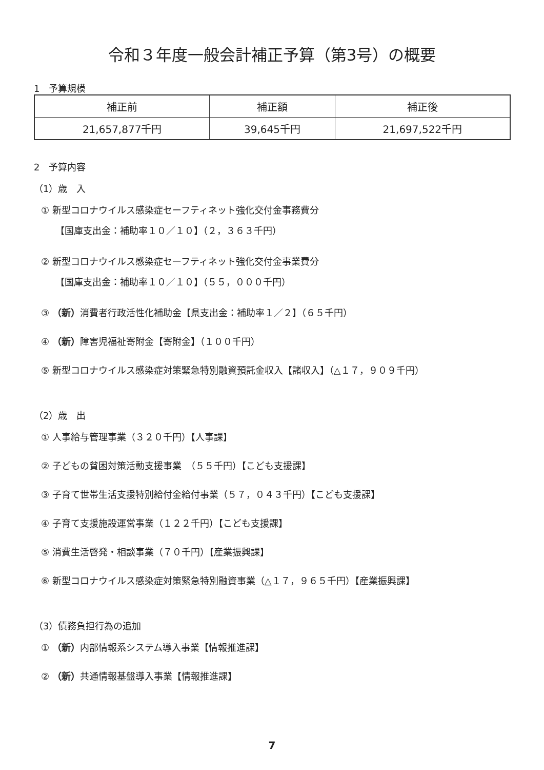令和３年度一般会計補正予算（第3号）の概要
1　予算規模
| 補正前 | 補正額 | 補正後 |
| 21,657,877千円 | 39,645千円 | 21,697,522千円 |
2　予算内容
（1）歳　入
① 新型コロナウイルス感染症セーフティネット強化交付金事務費分
【国庫支出金：補助率１０／１０】（２，３６３千円）
② 新型コロナウイルス感染症セーフティネット強化交付金事業費分
【国庫支出金：補助率１０／１０】（５５，０００千円）
③ （新）消費者行政活性化補助金【県支出金：補助率１／２】（６５千円）
④ （新）障害児福祉寄附金【寄附金】（１００千円）
⑤ 新型コロナウイルス感染症対策緊急特別融資預託金収入【諸収入】（△１７，９０９千円）
（2）歳　出
① 人事給与管理事業（３２０千円）【人事課】
② 子どもの貧困対策活動支援事業　（５５千円）【こども支援課】
③ 子育て世帯生活支援特別給付金給付事業（５７，０４３千円）【こども支援課】
④ 子育て支援施設運営事業（１２２千円）【こども支援課】
⑤ 消費生活啓発・相談事業（７０千円）【産業振興課】
⑥ 新型コロナウイルス感染症対策緊急特別融資事業（△１７，９６５千円）【産業振興課】
（3）債務負担行為の追加
① （新）内部情報系システム導入事業【情報推進課】
② （新）共通情報基盤導入事業【情報推進課】
7